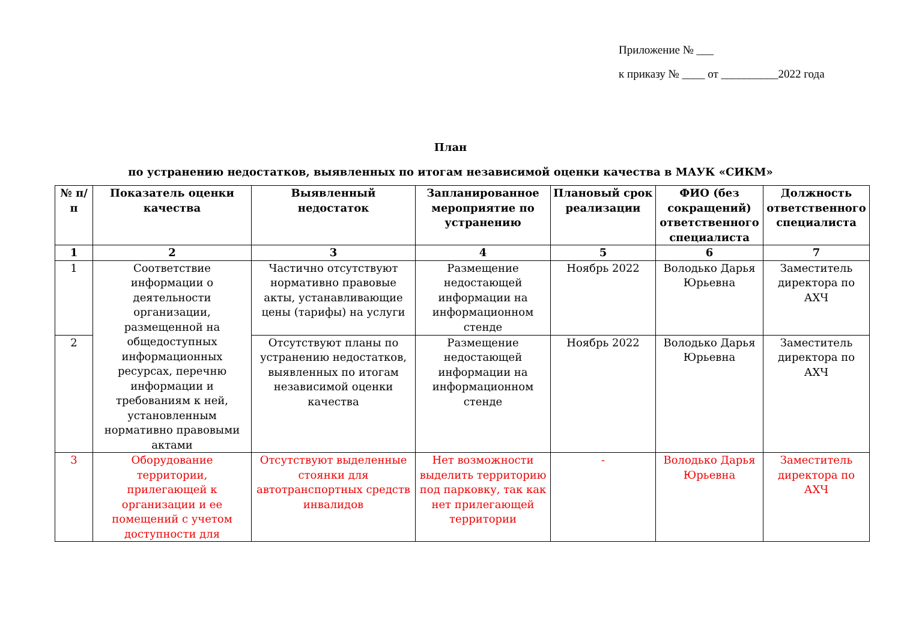Приложение № ___
к приказу № ____ от __________2022 года
План
по устранению недостатков, выявленных по итогам независимой оценки качества в МАУК «СИКМ»
| № п/п | Показатель оценки качества | Выявленный недостаток | Запланированное мероприятие по устранению | Плановый срок реализации | ФИО (без сокращений) ответственного специалиста | Должность ответственного специалиста |
| --- | --- | --- | --- | --- | --- | --- |
| 1 | 2 | 3 | 4 | 5 | 6 | 7 |
| 1 | Соответствие информации о деятельности организации, размещенной на общедоступных информационных ресурсах, перечню информации и требованиям к ней, установленным нормативно правовыми актами | Частично отсутствуют нормативно правовые акты, устанавливающие цены (тарифы) на услуги | Размещение недостающей информации на информационном стенде | Ноябрь 2022 | Володько Дарья Юрьевна | Заместитель директора по АХЧ |
| 2 | | Отсутствуют планы по устранению недостатков, выявленных по итогам независимой оценки качества | Размещение недостающей информации на информационном стенде | Ноябрь 2022 | Володько Дарья Юрьевна | Заместитель директора по АХЧ |
| 3 | Оборудование территории, прилегающей к организации и ее помещений с учетом доступности для | Отсутствуют выделенные стоянки для автотранспортных средств инвалидов | Нет возможности выделить территорию под парковку, так как нет прилегающей территории | - | Володько Дарья Юрьевна | Заместитель директора по АХЧ |